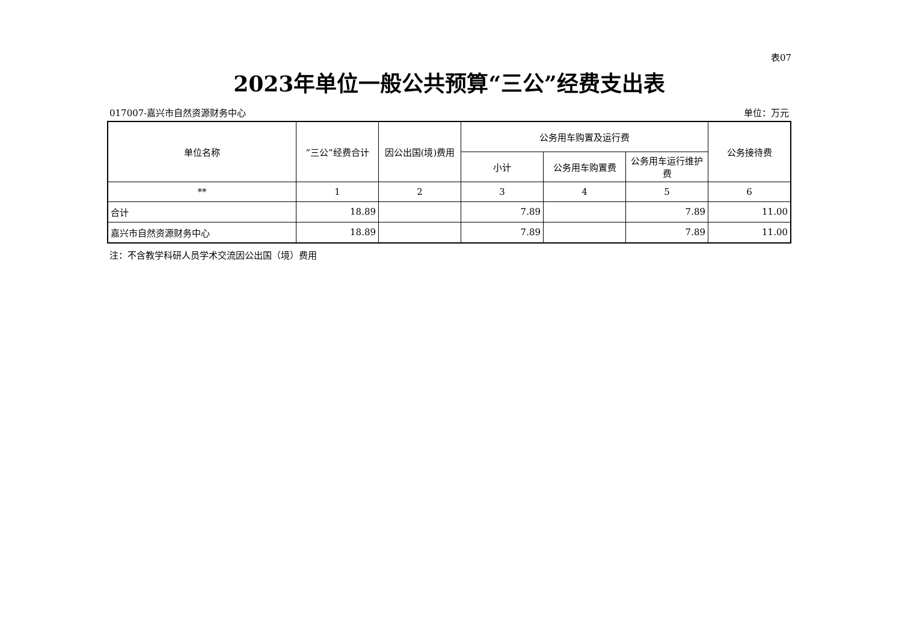表07
2023年单位一般公共预算“三公”经费支出表
017007-嘉兴市自然资源财务中心 单位：万元
| 单位名称 | “三公”经费合计 | 因公出国(境)费用 | 公务用车购置及运行费 | | | 公务接待费 |
| --- | --- | --- | --- | --- | --- | --- |
| | | | 小计 | 公务用车购置费 | 公务用车运行维护费 | |
| ** | 1 | 2 | 3 | 4 | 5 | 6 |
| 合计 | 18.89 | | 7.89 | | 7.89 | 11.00 |
| 嘉兴市自然资源财务中心 | 18.89 | | 7.89 | | 7.89 | 11.00 |
注：不含教学科研人员学术交流因公出国（境）费用